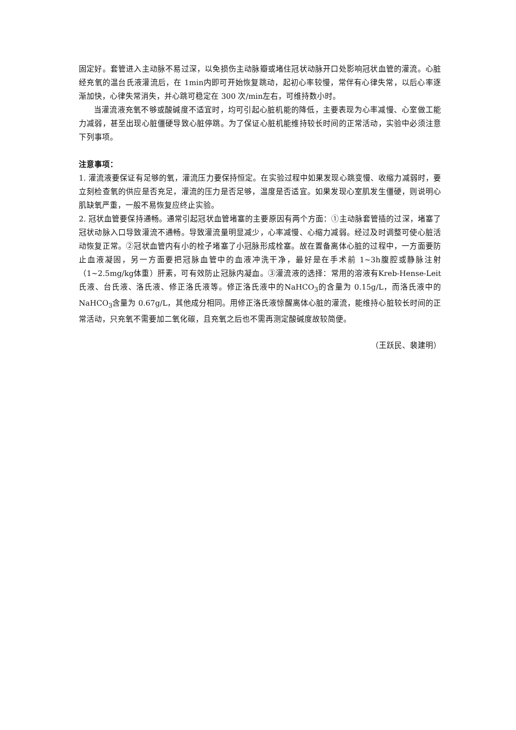固定好。套管进入主动脉不易过深，以免损伤主动脉瓣或堵住冠状动脉开口处影响冠状血管的灌流。心脏经充氧的温台氏液灌流后，在 1min内即可开始恢复跳动，起初心率较慢，常伴有心律失常，以后心率逐渐加快，心律失常消失，并心跳可稳定在 300 次/min左右，可维持数小时。
当灌流液充氧不够或酸碱度不适宜时，均可引起心脏机能的降低，主要表现为心率减慢、心室做工能力减弱，甚至出现心脏僵硬导致心脏停跳。为了保证心脏机能维持较长时间的正常活动，实验中必须注意下列事项。
注意事项：
1. 灌流液要保证有足够的氧，灌流压力要保持恒定。在实验过程中如果发现心跳变慢、收缩力减弱时，要立刻检查氧的供应是否充足，灌流的压力是否足够，温度是否适宜。如果发现心室肌发生僵硬，则说明心肌缺氧严重，一般不易恢复应终止实验。
2. 冠状血管要保持通畅。通常引起冠状血管堵塞的主要原因有两个方面：①主动脉套管插的过深，堵塞了冠状动脉入口导致灌流不通畅。导致灌流量明显减少，心率减慢、心缩力减弱。经过及时调整可使心脏活动恢复正常。②冠状血管内有小的栓子堵塞了小冠脉形成栓塞。故在置备离体心脏的过程中，一方面要防止血液凝固，另一方面要把冠脉血管中的血液冲洗干净，最好是在手术前 1~3h腹腔或静脉注射（1~2.5mg/kg体重）肝素，可有效防止冠脉内凝血。③灌流液的选择：常用的溶液有Kreb-Hense-Leit氏液、台氏液、洛氏液、修正洛氏液等。修正洛氏液中的NaHCO<sub>3</sub>的含量为 0.15g/L，而洛氏液中的NaHCO<sub>3</sub>含量为 0.67g/L，其他成分相同。用修正洛氏液惊醒离体心脏的灌流，能维持心脏较长时间的正常活动，只充氧不需要加二氧化碳，且充氧之后也不需再测定酸碱度故较简便。
（王跃民、裴建明）